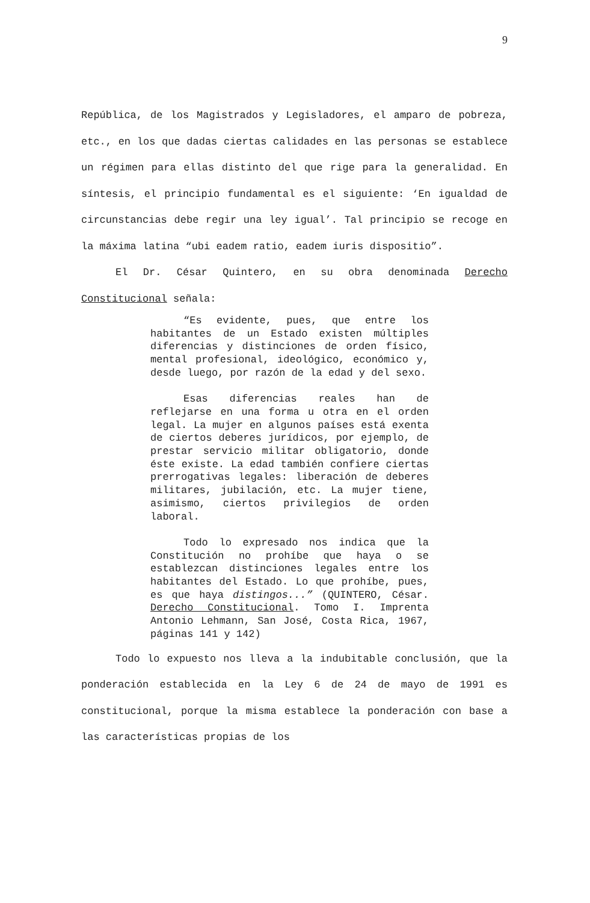9
República, de los Magistrados y Legisladores, el amparo de pobreza, etc., en los que dadas ciertas calidades en las personas se establece un régimen para ellas distinto del que rige para la generalidad. En síntesis, el principio fundamental es el siguiente: ‘En igualdad de circunstancias debe regir una ley igual’. Tal principio se recoge en la máxima latina “ubi eadem ratio, eadem iuris dispositio”.
El Dr. César Quintero, en su obra denominada Derecho Constitucional señala:
“Es evidente, pues, que entre los habitantes de un Estado existen múltiples diferencias y distinciones de orden físico, mental profesional, ideológico, económico y, desde luego, por razón de la edad y del sexo.
Esas diferencias reales han de reflejarse en una forma u otra en el orden legal. La mujer en algunos países está exenta de ciertos deberes jurídicos, por ejemplo, de prestar servicio militar obligatorio, donde éste existe. La edad también confiere ciertas prerrogativas legales: liberación de deberes militares, jubilación, etc. La mujer tiene, asimismo, ciertos privilegios de orden laboral.
Todo lo expresado nos indica que la Constitución no prohíbe que haya o se establezcan distinciones legales entre los habitantes del Estado. Lo que prohíbe, pues, es que haya distingos...” (QUINTERO, César. Derecho Constitucional. Tomo I. Imprenta Antonio Lehmann, San José, Costa Rica, 1967, páginas 141 y 142)
Todo lo expuesto nos lleva a la indubitable conclusión, que la ponderación establecida en la Ley 6 de 24 de mayo de 1991 es constitucional, porque la misma establece la ponderación con base a las características propias de los